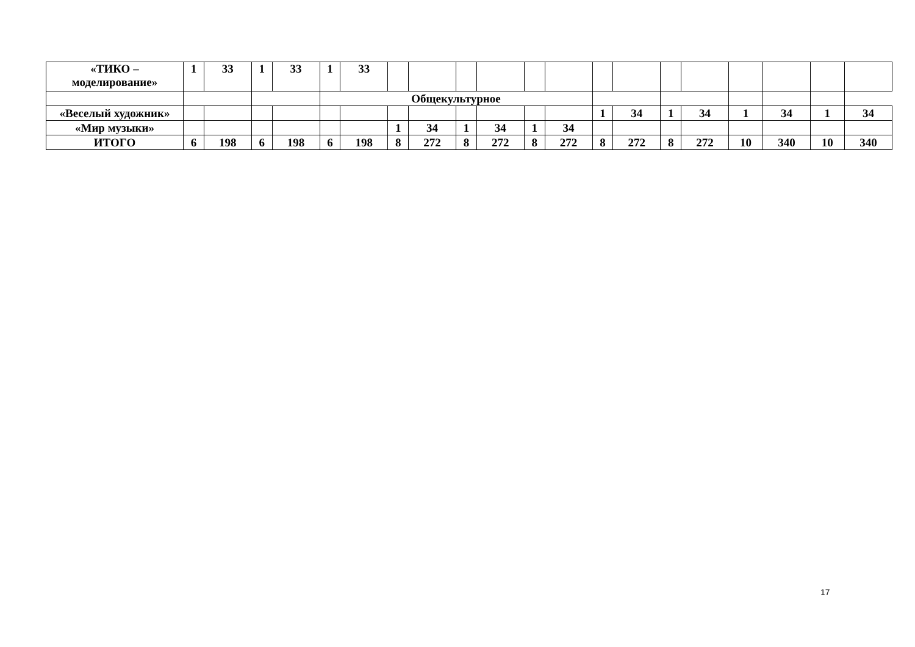| «ТИКО – моделирование» | 1 | 33 | 1 | 33 | 1 | 33 | | | | | | | | | | | | | | |
| | | | | | Общекультурное | | | | | | | | | | | | | | | |
| «Веселый художник» | | | | | | | | | | | | | 1 | 34 | 1 | 34 | 1 | 34 | 1 | 34 |
| «Мир музыки» | | | | | | | 1 | 34 | 1 | 34 | 1 | 34 | | | | | | | | |
| ИТОГО | 6 | 198 | 6 | 198 | 6 | 198 | 8 | 272 | 8 | 272 | 8 | 272 | 8 | 272 | 8 | 272 | 10 | 340 | 10 | 340 |
17